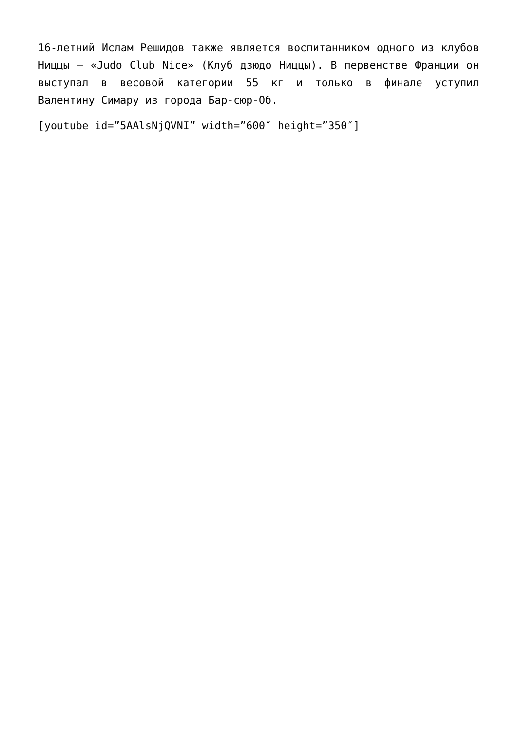16-летний Ислам Решидов также является воспитанником одного из клубов Ниццы – «Judo Club Nice» (Клуб дзюдо Ниццы). В первенстве Франции он выступал в весовой категории 55 кг и только в финале уступил Валентину Симару из города Бар-сюр-Об.
[youtube id=”5AAlsNjQVNI” width=”600″ height=”350″]